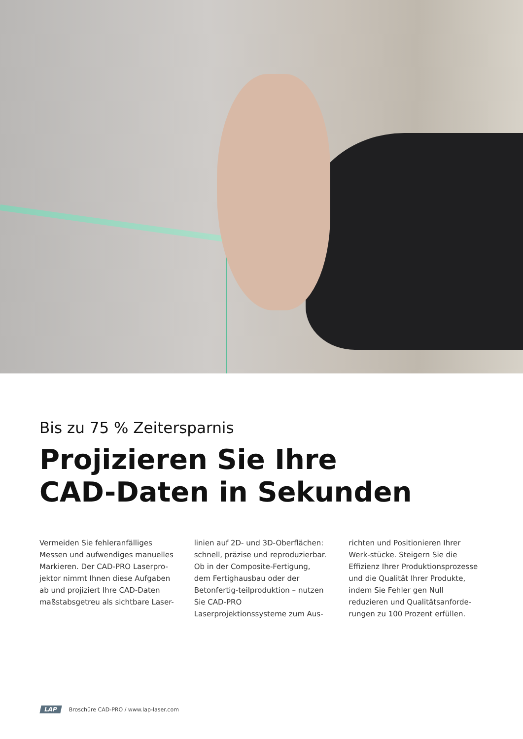Bis zu 75 % Zeitersparnis
Projizieren Sie Ihre
CAD-Daten in Sekunden
Vermeiden Sie fehleranfälliges Messen und aufwendiges manuelles Markieren. Der CAD-PRO Laserpro-jektor nimmt Ihnen diese Aufgaben ab und projiziert Ihre CAD-Daten maßstabsgetreu als sichtbare Laser-
linien auf 2D- und 3D-Oberflächen: schnell, präzise und reproduzierbar. Ob in der Composite-Fertigung, dem Fertighausbau oder der Betonfertig-teilproduktion – nutzen Sie CAD-PRO Laserprojektionssysteme zum Aus-
richten und Positionieren Ihrer Werk-stücke. Steigern Sie die Effizienz Ihrer Produktionsprozesse und die Qualität Ihrer Produkte, indem Sie Fehler gen Null reduzieren und Qualitätsanforde-rungen zu 100 Prozent erfüllen.
LAP Broschüre CAD-PRO / www.lap-laser.com